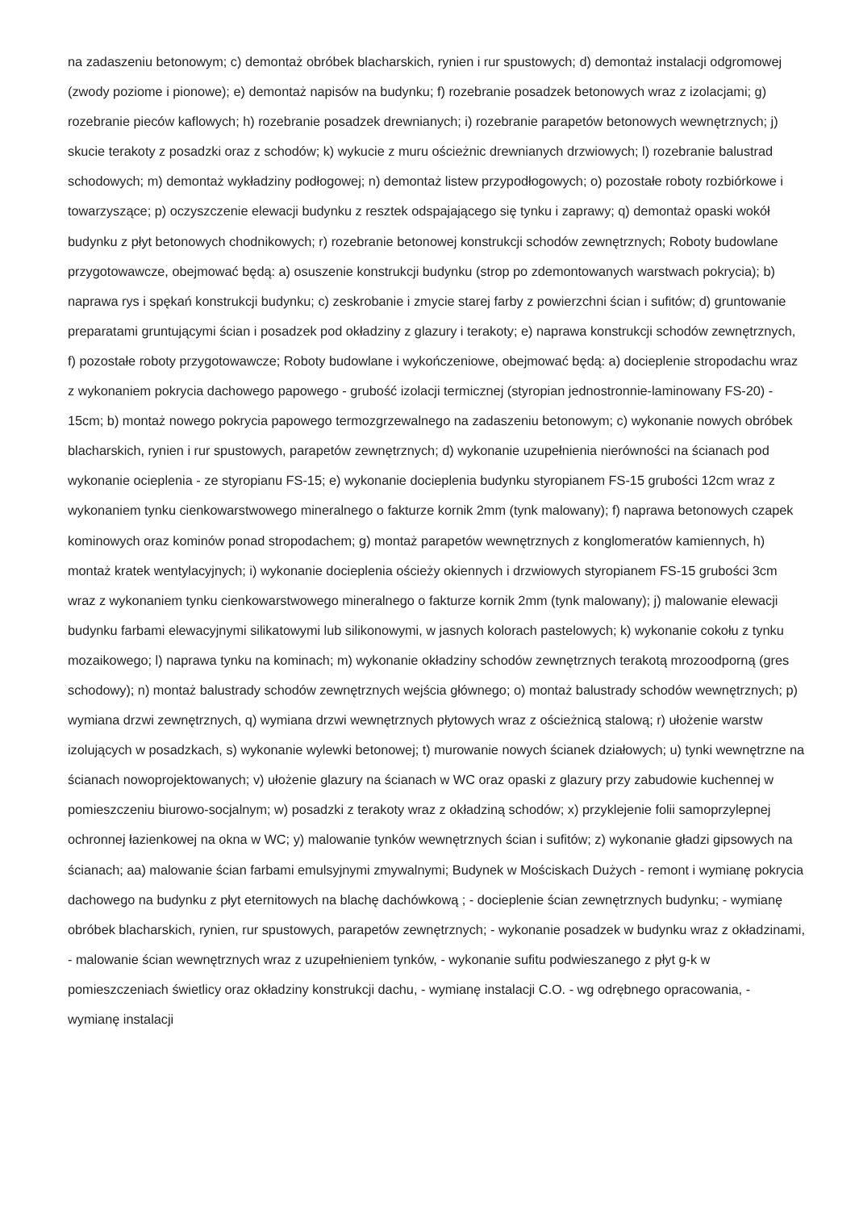na zadaszeniu betonowym; c) demontaż obróbek blacharskich, rynien i rur spustowych; d) demontaż instalacji odgromowej (zwody poziome i pionowe); e) demontaż napisów na budynku; f) rozebranie posadzek betonowych wraz z izolacjami; g) rozebranie pieców kaflowych; h) rozebranie posadzek drewnianych; i) rozebranie parapetów betonowych wewnętrznych; j) skucie terakoty z posadzki oraz z schodów; k) wykucie z muru ościeżnic drewnianych drzwiowych; l) rozebranie balustrad schodowych; m) demontaż wykładziny podłogowej; n) demontaż listew przypodłogowych; o) pozostałe roboty rozbiórkowe i towarzyszące; p) oczyszczenie elewacji budynku z resztek odspajającego się tynku i zaprawy; q) demontaż opaski wokół budynku z płyt betonowych chodnikowych; r) rozebranie betonowej konstrukcji schodów zewnętrznych; Roboty budowlane przygotowawcze, obejmować będą: a) osuszenie konstrukcji budynku (strop po zdemontowanych warstwach pokrycia); b) naprawa rys i spękań konstrukcji budynku; c) zeskrobanie i zmycie starej farby z powierzchni ścian i sufitów; d) gruntowanie preparatami gruntującymi ścian i posadzek pod okładziny z glazury i terakoty; e) naprawa konstrukcji schodów zewnętrznych, f) pozostałe roboty przygotowawcze; Roboty budowlane i wykończeniowe, obejmować będą: a) docieplenie stropodachu wraz z wykonaniem pokrycia dachowego papowego - grubość izolacji termicznej (styropian jednostronnie-laminowany FS-20) - 15cm; b) montaż nowego pokrycia papowego termozgrzewalnego na zadaszeniu betonowym; c) wykonanie nowych obróbek blacharskich, rynien i rur spustowych, parapetów zewnętrznych; d) wykonanie uzupełnienia nierówności na ścianach pod wykonanie ocieplenia - ze styropianu FS-15; e) wykonanie docieplenia budynku styropianem FS-15 grubości 12cm wraz z wykonaniem tynku cienkowarstwowego mineralnego o fakturze kornik 2mm (tynk malowany); f) naprawa betonowych czapek kominowych oraz kominów ponad stropodachem; g) montaż parapetów wewnętrznych z konglomeratów kamiennych, h) montaż kratek wentylacyjnych; i) wykonanie docieplenia ościeży okiennych i drzwiowych styropianem FS-15 grubości 3cm wraz z wykonaniem tynku cienkowarstwowego mineralnego o fakturze kornik 2mm (tynk malowany); j) malowanie elewacji budynku farbami elewacyjnymi silikatowymi lub silikonowymi, w jasnych kolorach pastelowych; k) wykonanie cokołu z tynku mozaikowego; l) naprawa tynku na kominach; m) wykonanie okładziny schodów zewnętrznych terakotą mrozoodporną (gres schodowy); n) montaż balustrady schodów zewnętrznych wejścia głównego; o) montaż balustrady schodów wewnętrznych; p) wymiana drzwi zewnętrznych, q) wymiana drzwi wewnętrznych płytowych wraz z ościeżnicą stalową; r) ułożenie warstw izolujących w posadzkach, s) wykonanie wylewki betonowej; t) murowanie nowych ścianek działowych; u) tynki wewnętrzne na ścianach nowoprojektowanych; v) ułożenie glazury na ścianach w WC oraz opaski z glazury przy zabudowie kuchennej w pomieszczeniu biurowo-socjalnym; w) posadzki z terakoty wraz z okładziną schodów; x) przyklejenie folii samoprzylepnej ochronnej łazienkowej na okna w WC; y) malowanie tynków wewnętrznych ścian i sufitów; z) wykonanie gładzi gipsowych na ścianach; aa) malowanie ścian farbami emulsyjnymi zmywalnymi; Budynek w Mościskach Dużych - remont i wymianę pokrycia dachowego na budynku z płyt eternitowych na blachę dachówkową ; - docieplenie ścian zewnętrznych budynku; - wymianę obróbek blacharskich, rynien, rur spustowych, parapetów zewnętrznych; - wykonanie posadzek w budynku wraz z okładzinami, - malowanie ścian wewnętrznych wraz z uzupełnieniem tynków, - wykonanie sufitu podwieszanego z płyt g-k w pomieszczeniach świetlicy oraz okładziny konstrukcji dachu, - wymianę instalacji C.O. - wg odrębnego opracowania, - wymianę instalacji